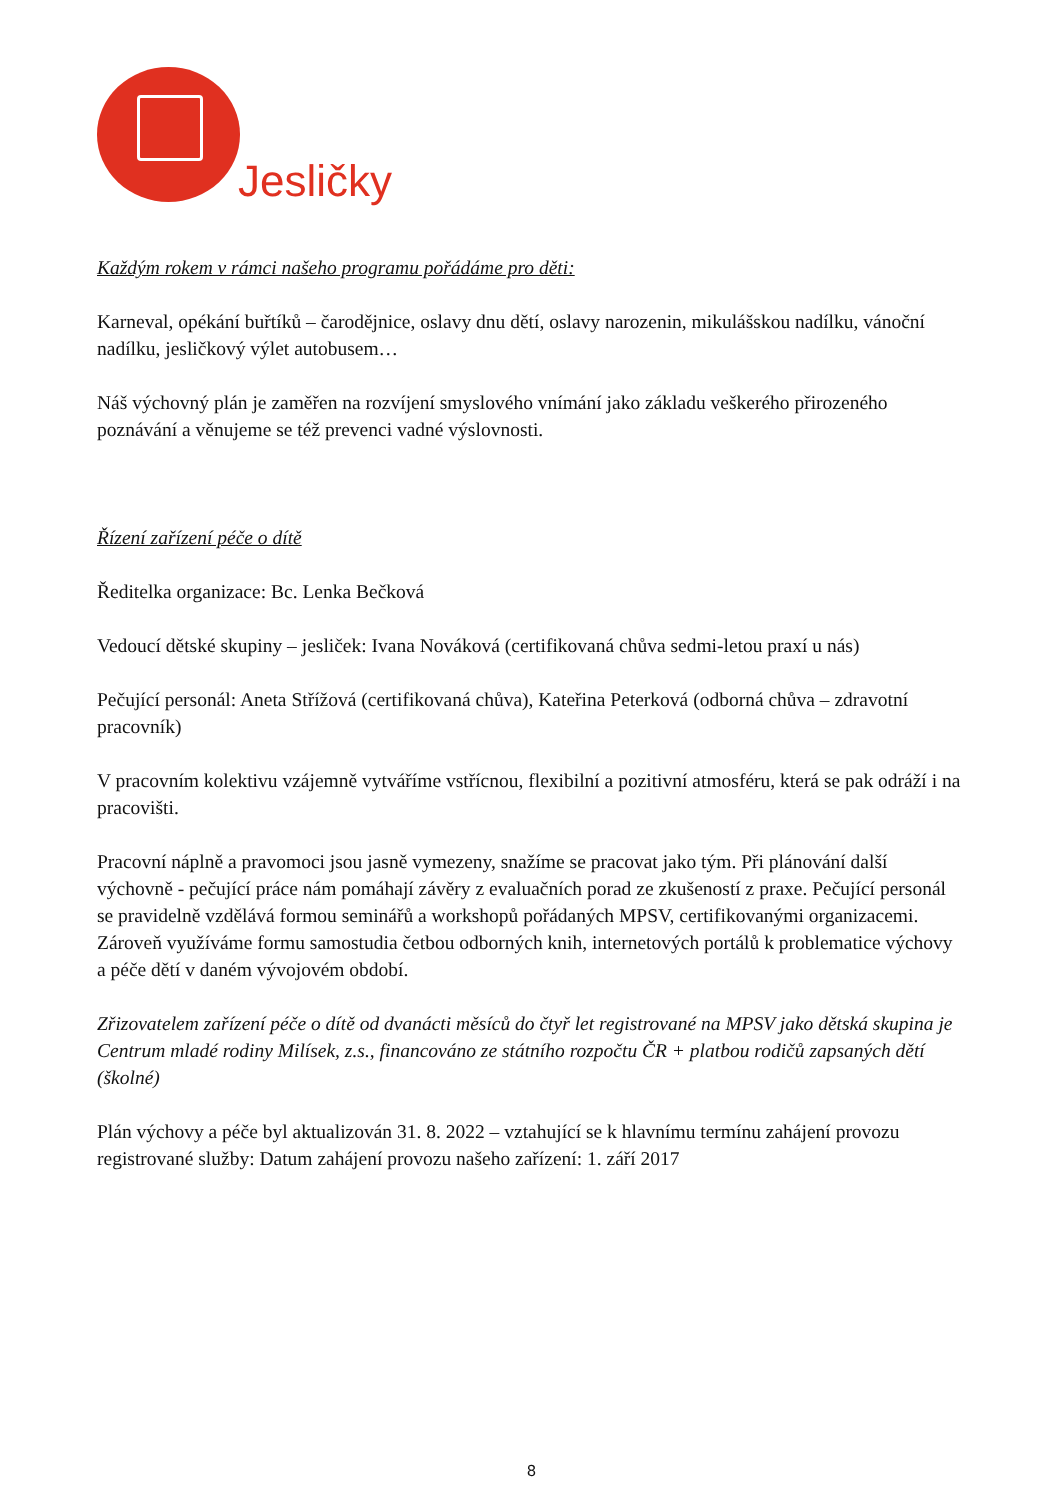Jesličky
Každým rokem v rámci našeho programu pořádáme pro děti:
Karneval, opékání buřtíků – čarodějnice, oslavy dnu dětí, oslavy narozenin, mikulášskou nadílku, vánoční nadílku, jesličkový výlet autobusem…
Náš výchovný plán je zaměřen na rozvíjení smyslového vnímání jako základu veškerého přirozeného poznávání a věnujeme se též prevenci vadné výslovnosti.
Řízení zařízení péče o dítě
Ředitelka organizace: Bc. Lenka Bečková
Vedoucí dětské skupiny – jesliček: Ivana Nováková (certifikovaná chůva sedmi-letou praxí u nás)
Pečující personál: Aneta Střížová (certifikovaná chůva), Kateřina Peterková (odborná chůva – zdravotní pracovník)
V pracovním kolektivu vzájemně vytváříme vstřícnou, flexibilní a pozitivní atmosféru, která se pak odráží i na pracovišti.
Pracovní náplně a pravomoci jsou jasně vymezeny, snažíme se pracovat jako tým. Při plánování další výchovně - pečující práce nám pomáhají závěry z evaluačních porad ze zkušeností z praxe. Pečující personál se pravidelně vzdělává formou seminářů a workshopů pořádaných MPSV, certifikovanými organizacemi. Zároveň využíváme formu samostudia četbou odborných knih, internetových portálů k problematice výchovy a péče dětí v daném vývojovém období.
Zřizovatelem zařízení péče o dítě od dvanácti měsíců do čtyř let registrované na MPSV jako dětská skupina je Centrum mladé rodiny Milísek, z.s., financováno ze státního rozpočtu ČR + platbou rodičů zapsaných dětí (školné)
Plán výchovy a péče byl aktualizován 31. 8. 2022 – vztahující se k hlavnímu termínu zahájení provozu registrované služby: Datum zahájení provozu našeho zařízení: 1. září 2017
8